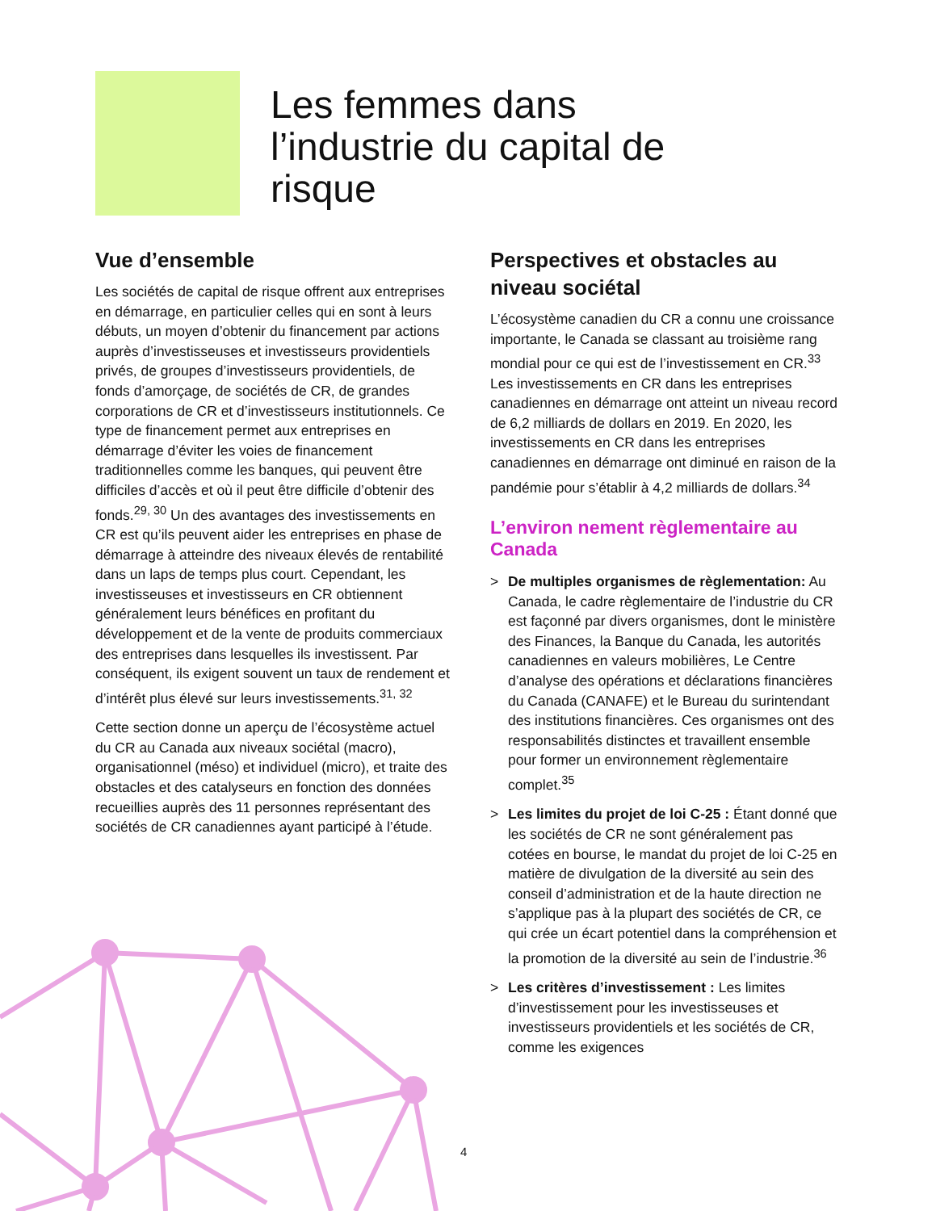Les femmes dans l’industrie du capital de risque
Vue d’ensemble
Les sociétés de capital de risque offrent aux entreprises en démarrage, en particulier celles qui en sont à leurs débuts, un moyen d’obtenir du financement par actions auprès d’investisseuses et investisseurs providentiels privés, de groupes d’investisseurs providentiels, de fonds d’amorçage, de sociétés de CR, de grandes corporations de CR et d’investisseurs institutionnels. Ce type de financement permet aux entreprises en démarrage d’éviter les voies de financement traditionnelles comme les banques, qui peuvent être difficiles d’accès et où il peut être difficile d’obtenir des fonds.<sup>29, 30</sup> Un des avantages des investissements en CR est qu’ils peuvent aider les entreprises en phase de démarrage à atteindre des niveaux élevés de rentabilité dans un laps de temps plus court. Cependant, les investisseuses et investisseurs en CR obtiennent généralement leurs bénéfices en profitant du développement et de la vente de produits commerciaux des entreprises dans lesquelles ils investissent. Par conséquent, ils exigent souvent un taux de rendement et d’intérêt plus élevé sur leurs investissements.<sup>31, 32</sup>
Cette section donne un aperçu de l’écosystème actuel du CR au Canada aux niveaux sociétal (macro), organisationnel (méso) et individuel (micro), et traite des obstacles et des catalyseurs en fonction des données recueillies auprès des 11 personnes représentant des sociétés de CR canadiennes ayant participé à l’étude.
Perspectives et obstacles au niveau sociétal
L’écosystème canadien du CR a connu une croissance importante, le Canada se classant au troisième rang mondial pour ce qui est de l’investissement en CR.<sup>33</sup> Les investissements en CR dans les entreprises canadiennes en démarrage ont atteint un niveau record de 6,2 milliards de dollars en 2019. En 2020, les investissements en CR dans les entreprises canadiennes en démarrage ont diminué en raison de la pandémie pour s’établir à 4,2 milliards de dollars.<sup>34</sup>
L’environ nement règlementaire au Canada
> De multiples organismes de règlementation: Au Canada, le cadre règlementaire de l’industrie du CR est façonné par divers organismes, dont le ministère des Finances, la Banque du Canada, les autorités canadiennes en valeurs mobilières, Le Centre d’analyse des opérations et déclarations financières du Canada (CANAFE) et le Bureau du surintendant des institutions financières. Ces organismes ont des responsabilités distinctes et travaillent ensemble pour former un environnement règlementaire complet.<sup>35</sup>
> Les limites du projet de loi C-25 : Étant donné que les sociétés de CR ne sont généralement pas cotées en bourse, le mandat du projet de loi C-25 en matière de divulgation de la diversité au sein des conseil d’administration et de la haute direction ne s’applique pas à la plupart des sociétés de CR, ce qui crée un écart potentiel dans la compréhension et la promotion de la diversité au sein de l’industrie.<sup>36</sup>
> Les critères d’investissement : Les limites d’investissement pour les investisseuses et investisseurs providentiels et les sociétés de CR, comme les exigences
4